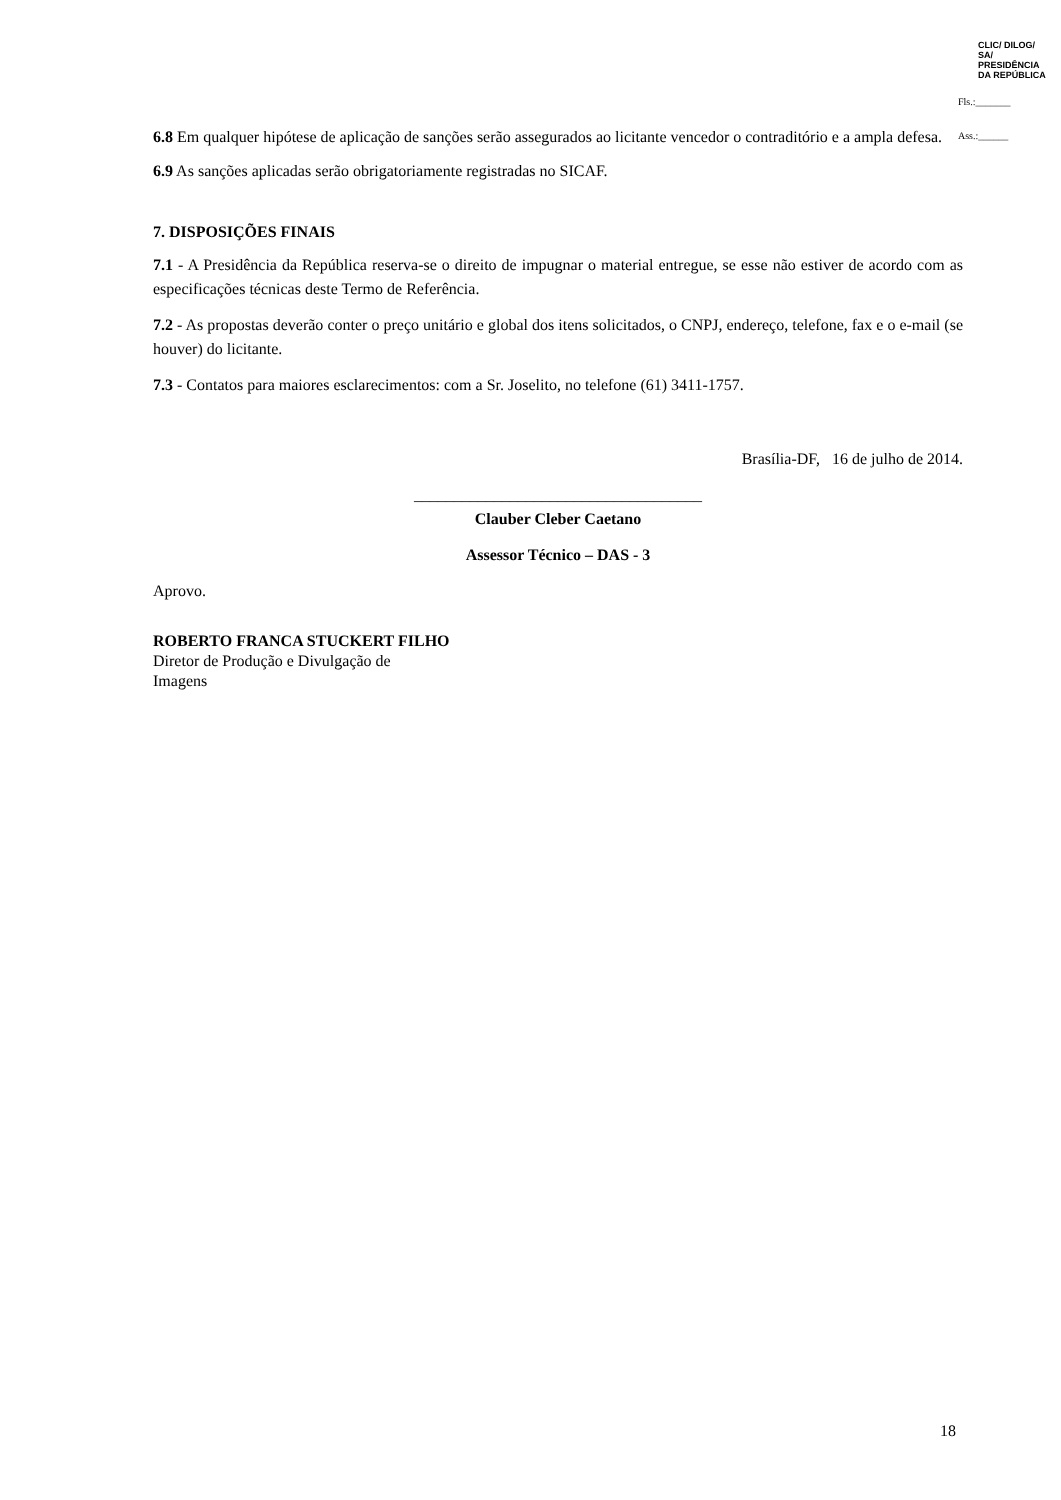CLIC/ DILOG/ SA/ PRESIDÊNCIA DA REPÚBLICA
Fls.:_______
Ass.:______
6.8 Em qualquer hipótese de aplicação de sanções serão assegurados ao licitante vencedor o contraditório e a ampla defesa.
6.9 As sanções aplicadas serão obrigatoriamente registradas no SICAF.
7. DISPOSIÇÕES FINAIS
7.1 - A Presidência da República reserva-se o direito de impugnar o material entregue, se esse não estiver de acordo com as especificações técnicas deste Termo de Referência.
7.2 - As propostas deverão conter o preço unitário e global dos itens solicitados, o CNPJ, endereço, telefone, fax e o e-mail (se houver) do licitante.
7.3 - Contatos para maiores esclarecimentos: com a Sr. Joselito, no telefone (61) 3411-1757.
Brasília-DF, 16 de julho de 2014.
____________________________________
Clauber Cleber Caetano
Assessor Técnico – DAS - 3
Aprovo.
ROBERTO FRANCA STUCKERT FILHO
Diretor de Produção e Divulgação de
Imagens
18